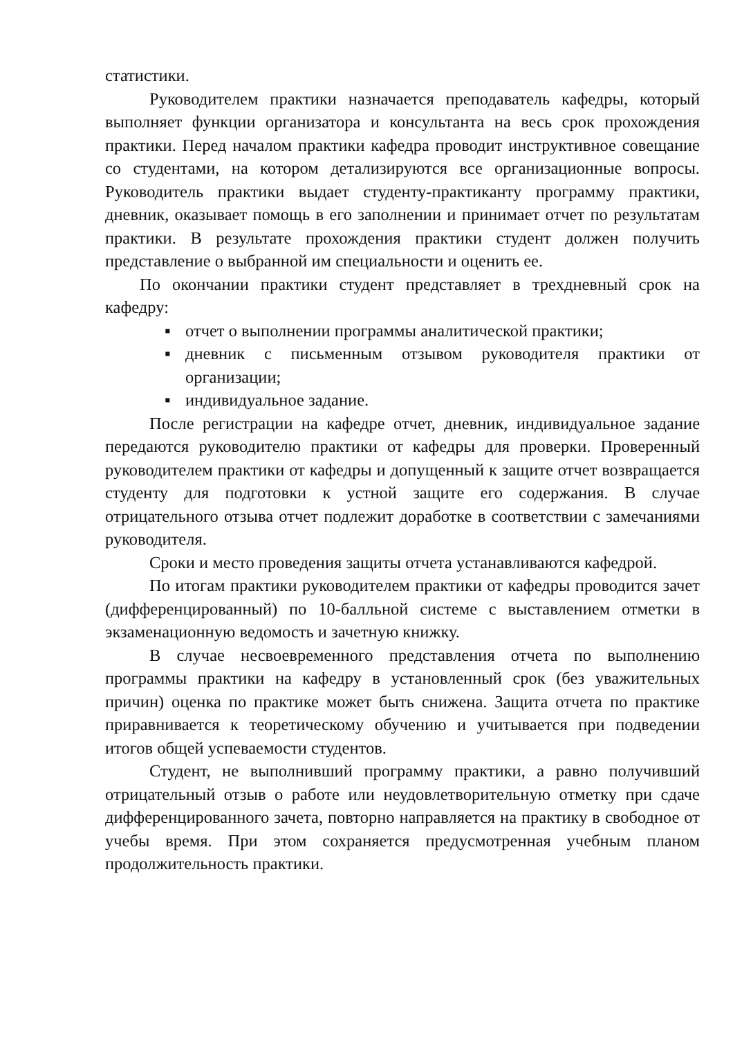статистики.
Руководителем практики назначается преподаватель кафедры, который выполняет функции организатора и консультанта на весь срок прохождения практики. Перед началом практики кафедра проводит инструктивное совещание со студентами, на котором детализируются все организационные вопросы. Руководитель практики выдает студенту-практиканту программу практики, дневник, оказывает помощь в его заполнении и принимает отчет по результатам практики. В результате прохождения практики студент должен получить представление о выбранной им специальности и оценить ее.
По окончании практики студент представляет в трехдневный срок на кафедру:
▪ отчет о выполнении программы аналитической практики;
▪ дневник с письменным отзывом руководителя практики от организации;
▪ индивидуальное задание.
После регистрации на кафедре отчет, дневник, индивидуальное задание передаются руководителю практики от кафедры для проверки. Проверенный руководителем практики от кафедры и допущенный к защите отчет возвращается студенту для подготовки к устной защите его содержания. В случае отрицательного отзыва отчет подлежит доработке в соответствии с замечаниями руководителя.
Сроки и место проведения защиты отчета устанавливаются кафедрой.
По итогам практики руководителем практики от кафедры проводится зачет (дифференцированный) по 10-балльной системе с выставлением отметки в экзаменационную ведомость и зачетную книжку.
В случае несвоевременного представления отчета по выполнению программы практики на кафедру в установленный срок (без уважительных причин) оценка по практике может быть снижена. Защита отчета по практике приравнивается к теоретическому обучению и учитывается при подведении итогов общей успеваемости студентов.
Студент, не выполнивший программу практики, а равно получивший отрицательный отзыв о работе или неудовлетворительную отметку при сдаче дифференцированного зачета, повторно направляется на практику в свободное от учебы время. При этом сохраняется предусмотренная учебным планом продолжительность практики.